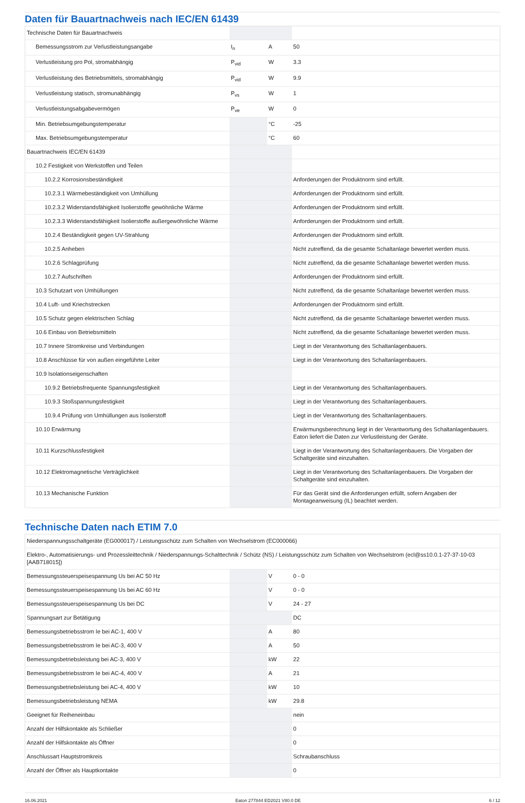Daten für Bauartnachweis nach IEC/EN 61439
| Technische Daten für Bauartnachweis | | | |
| Bemessungsstrom zur Verlustleistungsangabe | I<sub>n</sub> | A | 50 |
| Verlustleistung pro Pol, stromabhängig | P<sub>vid</sub> | W | 3.3 |
| Verlustleistung des Betriebsmittels, stromabhängig | P<sub>vid</sub> | W | 9.9 |
| Verlustleistung statisch, stromunabhängig | P<sub>vs</sub> | W | 1 |
| Verlustleistungsabgabevermögen | P<sub>ve</sub> | W | 0 |
| Min. Betriebsumgebungstemperatur | | °C | -25 |
| Max. Betriebsumgebungstemperatur | | °C | 60 |
| Bauartnachweis IEC/EN 61439 | | | |
| 10.2 Festigkeit von Werkstoffen und Teilen | | | |
| 10.2.2 Korrosionsbeständigkeit | | | Anforderungen der Produktnorm sind erfüllt. |
| 10.2.3.1 Wärmebeständigkeit von Umhüllung | | | Anforderungen der Produktnorm sind erfüllt. |
| 10.2.3.2 Widerstandsfähigkeit Isolierstoffe gewöhnliche Wärme | | | Anforderungen der Produktnorm sind erfüllt. |
| 10.2.3.3 Widerstandsfähigkeit Isolierstoffe außergewöhnliche Wärme | | | Anforderungen der Produktnorm sind erfüllt. |
| 10.2.4 Beständigkeit gegen UV-Strahlung | | | Anforderungen der Produktnorm sind erfüllt. |
| 10.2.5 Anheben | | | Nicht zutreffend, da die gesamte Schaltanlage bewertet werden muss. |
| 10.2.6 Schlagprüfung | | | Nicht zutreffend, da die gesamte Schaltanlage bewertet werden muss. |
| 10.2.7 Aufschriften | | | Anforderungen der Produktnorm sind erfüllt. |
| 10.3 Schutzart von Umhüllungen | | | Nicht zutreffend, da die gesamte Schaltanlage bewertet werden muss. |
| 10.4 Luft- und Kriechstrecken | | | Anforderungen der Produktnorm sind erfüllt. |
| 10.5 Schutz gegen elektrischen Schlag | | | Nicht zutreffend, da die gesamte Schaltanlage bewertet werden muss. |
| 10.6 Einbau von Betriebsmitteln | | | Nicht zutreffend, da die gesamte Schaltanlage bewertet werden muss. |
| 10.7 Innere Stromkreise und Verbindungen | | | Liegt in der Verantwortung des Schaltanlagenbauers. |
| 10.8 Anschlüsse für von außen eingeführte Leiter | | | Liegt in der Verantwortung des Schaltanlagenbauers. |
| 10.9 Isolationseigenschaften | | | |
| 10.9.2 Betriebsfrequente Spannungsfestigkeit | | | Liegt in der Verantwortung des Schaltanlagenbauers. |
| 10.9.3 Stoßspannungsfestigkeit | | | Liegt in der Verantwortung des Schaltanlagenbauers. |
| 10.9.4 Prüfung von Umhüllungen aus Isolierstoff | | | Liegt in der Verantwortung des Schaltanlagenbauers. |
| 10.10 Erwärmung | | | Erwärmungsberechnung liegt in der Verantwortung des Schaltanlagenbauers. Eaton liefert die Daten zur Verlustleistung der Geräte. |
| 10.11 Kurzschlussfestigkeit | | | Liegt in der Verantwortung des Schaltanlagenbauers. Die Vorgaben der Schaltgeräte sind einzuhalten. |
| 10.12 Elektromagnetische Verträglichkeit | | | Liegt in der Verantwortung des Schaltanlagenbauers. Die Vorgaben der Schaltgeräte sind einzuhalten. |
| 10.13 Mechanische Funktion | | | Für das Gerät sind die Anforderungen erfüllt, sofern Angaben der Montageanweisung (IL) beachtet werden. |
Technische Daten nach ETIM 7.0
| Niederspannungsschaltgeräte (EG000017) / Leistungsschütz zum Schalten von Wechselstrom (EC000066) | | | |
| Elektro-, Automatisierungs- und Prozessleittechnik / Niederspannungs-Schalttechnik / Schütz (NS) / Leistungsschütz zum Schalten von Wechselstrom (ecl@ss10.0.1-27-37-10-03 [AAB718015]) | | | |
| Bemessungssteuerspeisespannung Us bei AC 50 Hz | | V | 0 - 0 |
| Bemessungssteuerspeisespannung Us bei AC 60 Hz | | V | 0 - 0 |
| Bemessungssteuerspeisespannung Us bei DC | | V | 24 - 27 |
| Spannungsart zur Betätigung | | | DC |
| Bemessungsbetriebsstrom Ie bei AC-1, 400 V | | A | 80 |
| Bemessungsbetriebsstrom Ie bei AC-3, 400 V | | A | 50 |
| Bemessungsbetriebsleistung bei AC-3, 400 V | | kW | 22 |
| Bemessungsbetriebsstrom Ie bei AC-4, 400 V | | A | 21 |
| Bemessungsbetriebsleistung bei AC-4, 400 V | | kW | 10 |
| Bemessungsbetriebsleistung NEMA | | kW | 29.8 |
| Geeignet für Reiheneinbau | | | nein |
| Anzahl der Hilfskontakte als Schließer | | | 0 |
| Anzahl der Hilfskontakte als Öffner | | | 0 |
| Anschlussart Hauptstromkreis | | | Schraubanschluss |
| Anzahl der Öffner als Hauptkontakte | | | 0 |
16.06.2021 Eaton 277844 ED2021 V80.0 DE 6 / 12